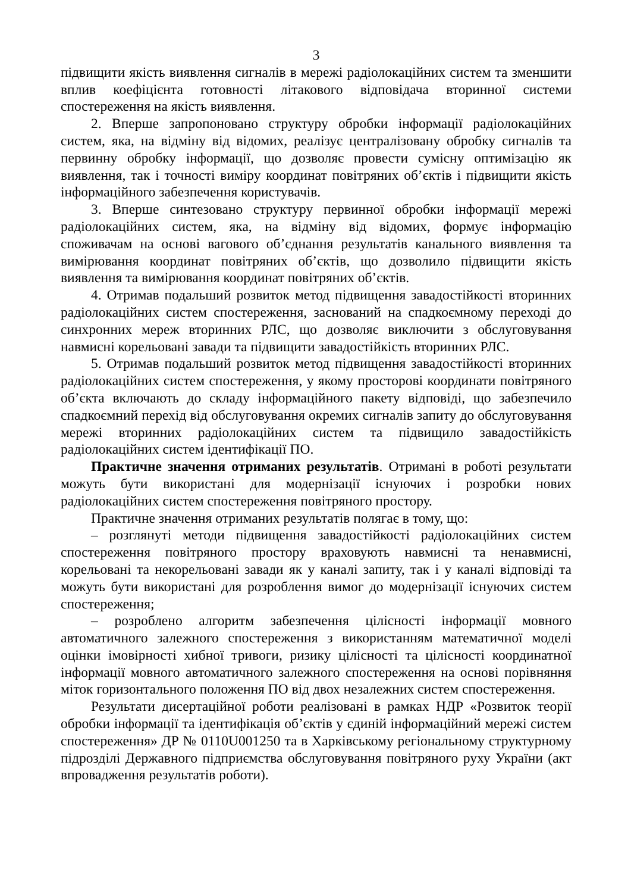3
підвищити якість виявлення сигналів в мережі радіолокаційних систем та зменшити вплив коефіцієнта готовності літакового відповідача вторинної системи спостереження на якість виявлення.
2. Вперше запропоновано структуру обробки інформації радіолокаційних систем, яка, на відміну від відомих, реалізує централізовану обробку сигналів та первинну обробку інформації, що дозволяє провести сумісну оптимізацію як виявлення, так і точності виміру координат повітряних об’єктів і підвищити якість інформаційного забезпечення користувачів.
3. Вперше синтезовано структуру первинної обробки інформації мережі радіолокаційних систем, яка, на відміну від відомих, формує інформацію споживачам на основі вагового об’єднання результатів канального виявлення та вимірювання координат повітряних об’єктів, що дозволило підвищити якість виявлення та вимірювання координат повітряних об’єктів.
4. Отримав подальший розвиток метод підвищення завадостійкості вторинних радіолокаційних систем спостереження, заснований на спадкоємному переході до синхронних мереж вторинних РЛС, що дозволяє виключити з обслуговування навмисні корельовані завади та підвищити завадостійкість вторинних РЛС.
5. Отримав подальший розвиток метод підвищення завадостійкості вторинних радіолокаційних систем спостереження, у якому просторові координати повітряного об’єкта включають до складу інформаційного пакету відповіді, що забезпечило спадкоємний перехід від обслуговування окремих сигналів запиту до обслуговування мережі вторинних радіолокаційних систем та підвищило завадостійкість радіолокаційних систем ідентифікації ПО.
Практичне значення отриманих результатів. Отримані в роботі результати можуть бути використані для модернізації існуючих і розробки нових радіолокаційних систем спостереження повітряного простору.
Практичне значення отриманих результатів полягає в тому, що:
– розглянуті методи підвищення завадостійкості радіолокаційних систем спостереження повітряного простору враховують навмисні та ненавмисні, корельовані та некорельовані завади як у каналі запиту, так і у каналі відповіді та можуть бути використані для розроблення вимог до модернізації існуючих систем спостереження;
– розроблено алгоритм забезпечення цілісності інформації мовного автоматичного залежного спостереження з використанням математичної моделі оцінки імовірності хибної тривоги, ризику цілісності та цілісності координатної інформації мовного автоматичного залежного спостереження на основі порівняння міток горизонтального положення ПО від двох незалежних систем спостереження.
Результати дисертаційної роботи реалізовані в рамках НДР «Розвиток теорії обробки інформації та ідентифікація об’єктів у єдиній інформаційний мережі систем спостереження» ДР № 0110U001250 та в Харківському регіональному структурному підрозділі Державного підприємства обслуговування повітряного руху України (акт впровадження результатів роботи).